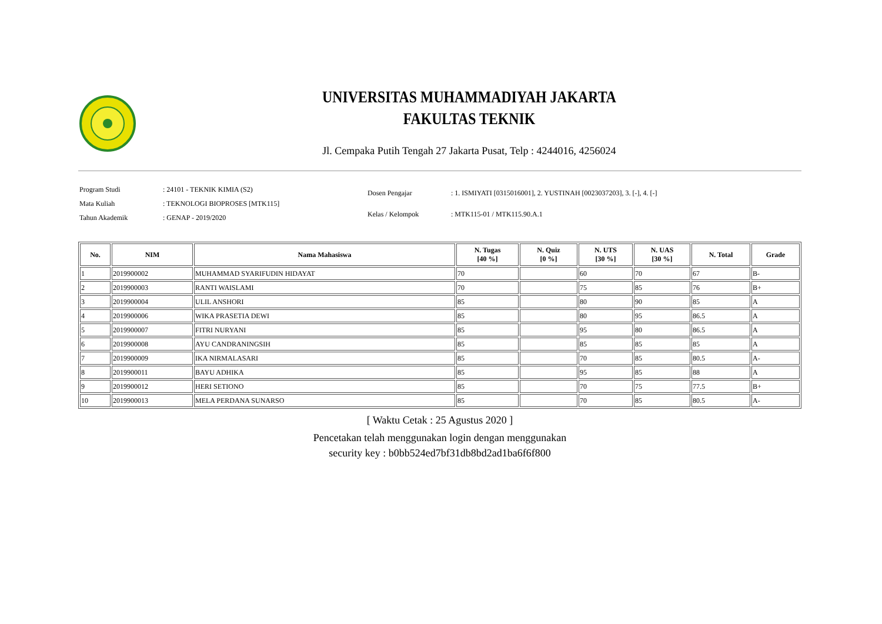UNIVERSITAS MUHAMMADIYAH JAKARTA
FAKULTAS TEKNIK
Jl. Cempaka Putih Tengah 27 Jakarta Pusat, Telp : 4244016, 4256024
| Program Studi | : 24101 - TEKNIK KIMIA (S2) |
| Mata Kuliah | : TEKNOLOGI BIOPROSES [MTK115] |
| Tahun Akademik | : GENAP - 2019/2020 |
| Dosen Pengajar | : 1. ISMIYATI [0315016001], 2. YUSTINAH [0023037203], 3. [-], 4. [-] |
| Kelas / Kelompok | : MTK115-01 / MTK115.90.A.1 |
| No. | NIM | Nama Mahasiswa | N. Tugas [40 %] | N. Quiz [0 %] | N. UTS [30 %] | N. UAS [30 %] | N. Total | Grade |
| --- | --- | --- | --- | --- | --- | --- | --- | --- |
| 1 | 2019900002 | MUHAMMAD SYARIFUDIN HIDAYAT | 70 | | 60 | 70 | 67 | B- |
| 2 | 2019900003 | RANTI WAISLAMI | 70 | | 75 | 85 | 76 | B+ |
| 3 | 2019900004 | ULIL ANSHORI | 85 | | 80 | 90 | 85 | A |
| 4 | 2019900006 | WIKA PRASETIA DEWI | 85 | | 80 | 95 | 86.5 | A |
| 5 | 2019900007 | FITRI NURYANI | 85 | | 95 | 80 | 86.5 | A |
| 6 | 2019900008 | AYU CANDRANINGSIH | 85 | | 85 | 85 | 85 | A |
| 7 | 2019900009 | IKA NIRMALASARI | 85 | | 70 | 85 | 80.5 | A- |
| 8 | 2019900011 | BAYU ADHIKA | 85 | | 95 | 85 | 88 | A |
| 9 | 2019900012 | HERI SETIONO | 85 | | 70 | 75 | 77.5 | B+ |
| 10 | 2019900013 | MELA PERDANA SUNARSO | 85 | | 70 | 85 | 80.5 | A- |
[ Waktu Cetak : 25 Agustus 2020 ]
Pencetakan telah menggunakan login dengan menggunakan
security key : b0bb524ed7bf31db8bd2ad1ba6f6f800